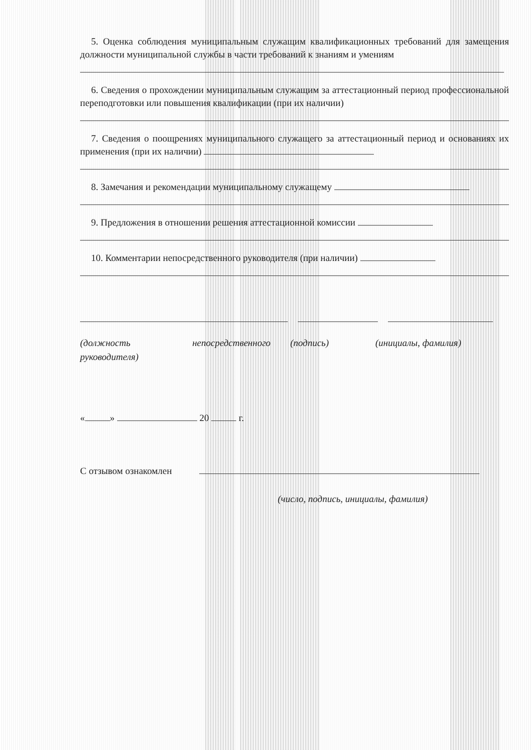5. Оценка соблюдения муниципальным служащим квалификационных требований для замещения должности муниципальной службы в части требований к знаниям и умениям
6. Сведения о прохождении муниципальным служащим за аттестационный период профессиональной переподготовки или повышения квалификации (при их наличии)
7. Сведения о поощрениях муниципального служащего за аттестационный период и основаниях их применения (при их наличии)
8. Замечания и рекомендации муниципальному служащему
9. Предложения в отношении решения аттестационной комиссии
10. Комментарии непосредственного руководителя (при наличии)
(должность непосредственного
руководителя)
(подпись) (инициалы, фамилия)
« » 20 г.
С отзывом ознакомлен
(число, подпись, инициалы, фамилия)